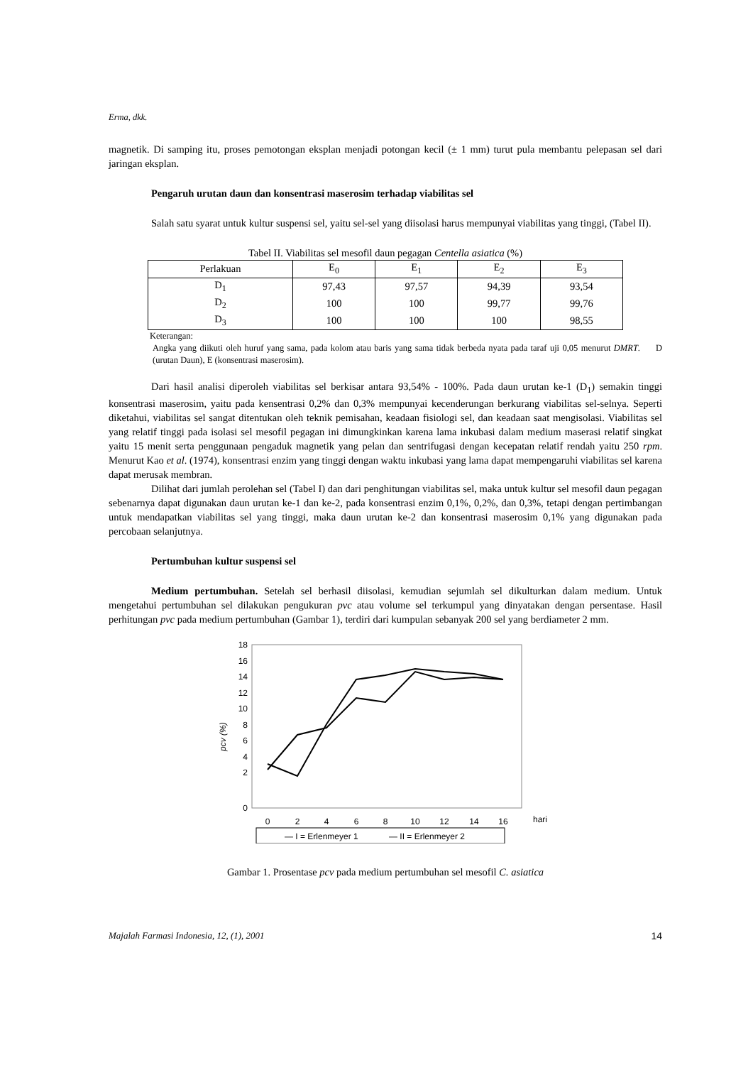Erma, dkk.
magnetik. Di samping itu, proses pemotongan eksplan menjadi potongan kecil (± 1 mm) turut pula membantu pelepasan sel dari jaringan eksplan.
Pengaruh urutan daun dan konsentrasi maserosim terhadap viabilitas sel
Salah satu syarat untuk kultur suspensi sel, yaitu sel-sel yang diisolasi harus mempunyai viabilitas yang tinggi, (Tabel II).
Tabel II. Viabilitas sel mesofil daun pegagan Centella asiatica (%)
| Perlakuan | E<sub>0</sub> | E<sub>1</sub> | E<sub>2</sub> | E<sub>3</sub> |
| --- | --- | --- | --- | --- |
| D<sub>1</sub> | 97,43 | 97,57 | 94,39 | 93,54 |
| D<sub>2</sub> | 100 | 100 | 99,77 | 99,76 |
| D<sub>3</sub> | 100 | 100 | 100 | 98,55 |
Keterangan:
Angka yang diikuti oleh huruf yang sama, pada kolom atau baris yang sama tidak berbeda nyata pada taraf uji 0,05 menurut DMRT. D (urutan Daun), E (konsentrasi maserosim).
Dari hasil analisi diperoleh viabilitas sel berkisar antara 93,54% - 100%. Pada daun urutan ke-1 (D<sub>1</sub>) semakin tinggi konsentrasi maserosim, yaitu pada kensentrasi 0,2% dan 0,3% mempunyai kecenderungan berkurang viabilitas sel-selnya. Seperti diketahui, viabilitas sel sangat ditentukan oleh teknik pemisahan, keadaan fisiologi sel, dan keadaan saat mengisolasi. Viabilitas sel yang relatif tinggi pada isolasi sel mesofil pegagan ini dimungkinkan karena lama inkubasi dalam medium maserasi relatif singkat yaitu 15 menit serta penggunaan pengaduk magnetik yang pelan dan sentrifugasi dengan kecepatan relatif rendah yaitu 250 rpm. Menurut Kao et al. (1974), konsentrasi enzim yang tinggi dengan waktu inkubasi yang lama dapat mempengaruhi viabilitas sel karena dapat merusak membran.
Dilihat dari jumlah perolehan sel (Tabel I) dan dari penghitungan viabilitas sel, maka untuk kultur sel mesofil daun pegagan sebenarnya dapat digunakan daun urutan ke-1 dan ke-2, pada konsentrasi enzim 0,1%, 0,2%, dan 0,3%, tetapi dengan pertimbangan untuk mendapatkan viabilitas sel yang tinggi, maka daun urutan ke-2 dan konsentrasi maserosim 0,1% yang digunakan pada percobaan selanjutnya.
Pertumbuhan kultur suspensi sel
Medium pertumbuhan. Setelah sel berhasil diisolasi, kemudian sejumlah sel dikulturkan dalam medium. Untuk mengetahui pertumbuhan sel dilakukan pengukuran pvc atau volume sel terkumpul yang dinyatakan dengan persentase. Hasil perhitungan pvc pada medium pertumbuhan (Gambar 1), terdiri dari kumpulan sebanyak 200 sel yang berdiameter 2 mm.
pcv (%)
18
16
14
12
10
8
6
4
2
0
0
2
4
6
8
10
12
14
16
hari
— I = Erlenmeyer 1
— II = Erlenmeyer 2
Gambar 1. Prosentase pcv pada medium pertumbuhan sel mesofil C. asiatica
Majalah Farmasi Indonesia, 12, (1), 2001 14